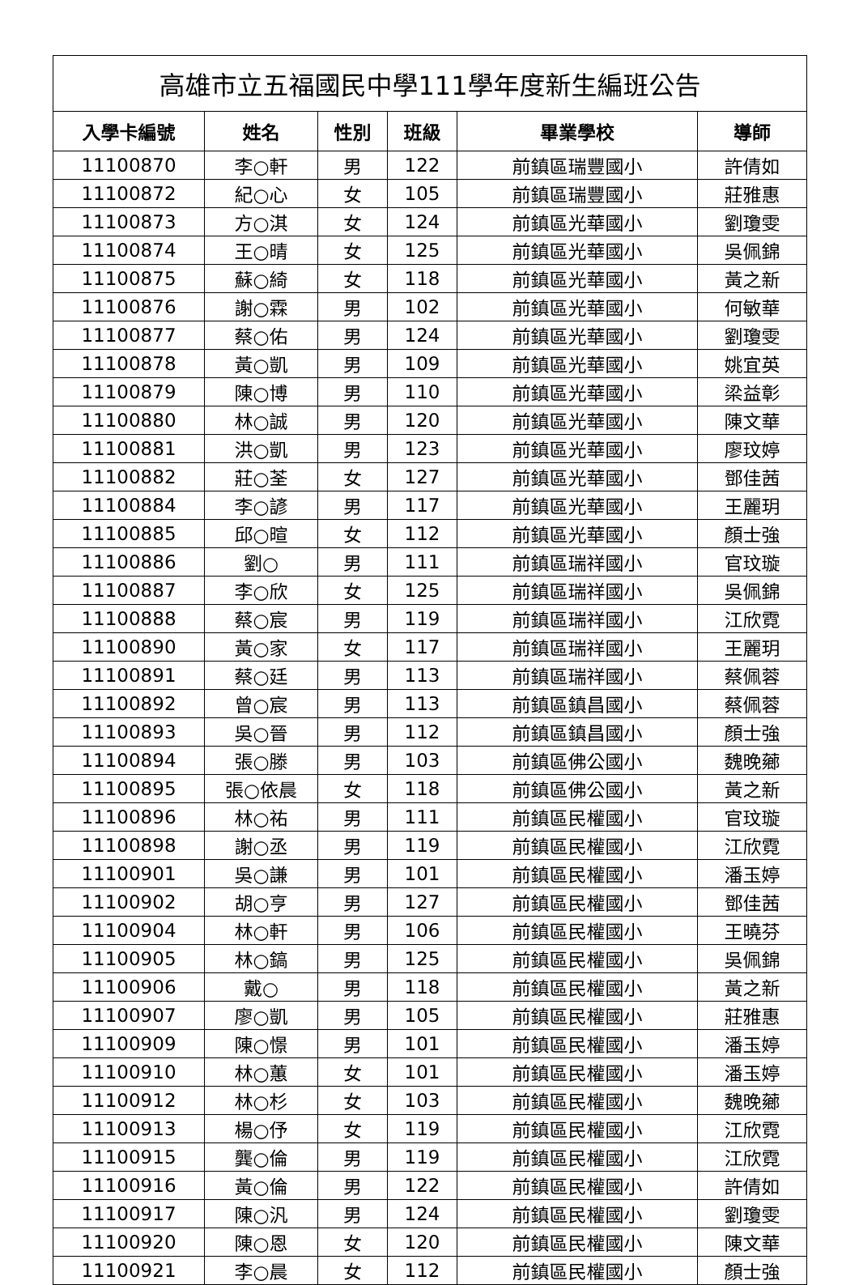| 高雄市立五福國民中學111學年度新生編班公告 | | | | | |
| 入學卡編號 | 姓名 | 性別 | 班級 | 畢業學校 | 導師 |
| 11100870 | 李○軒 | 男 | 122 | 前鎮區瑞豐國小 | 許倩如 |
| 11100872 | 紀○心 | 女 | 105 | 前鎮區瑞豐國小 | 莊雅惠 |
| 11100873 | 方○淇 | 女 | 124 | 前鎮區光華國小 | 劉瓊雯 |
| 11100874 | 王○晴 | 女 | 125 | 前鎮區光華國小 | 吳佩錦 |
| 11100875 | 蘇○綺 | 女 | 118 | 前鎮區光華國小 | 黃之新 |
| 11100876 | 謝○霖 | 男 | 102 | 前鎮區光華國小 | 何敏華 |
| 11100877 | 蔡○佑 | 男 | 124 | 前鎮區光華國小 | 劉瓊雯 |
| 11100878 | 黃○凱 | 男 | 109 | 前鎮區光華國小 | 姚宜英 |
| 11100879 | 陳○博 | 男 | 110 | 前鎮區光華國小 | 梁益彰 |
| 11100880 | 林○誠 | 男 | 120 | 前鎮區光華國小 | 陳文華 |
| 11100881 | 洪○凱 | 男 | 123 | 前鎮區光華國小 | 廖玟婷 |
| 11100882 | 莊○荃 | 女 | 127 | 前鎮區光華國小 | 鄧佳茜 |
| 11100884 | 李○諺 | 男 | 117 | 前鎮區光華國小 | 王麗玥 |
| 11100885 | 邱○暄 | 女 | 112 | 前鎮區光華國小 | 顏士強 |
| 11100886 | 劉○ | 男 | 111 | 前鎮區瑞祥國小 | 官玟璇 |
| 11100887 | 李○欣 | 女 | 125 | 前鎮區瑞祥國小 | 吳佩錦 |
| 11100888 | 蔡○宸 | 男 | 119 | 前鎮區瑞祥國小 | 江欣霓 |
| 11100890 | 黃○家 | 女 | 117 | 前鎮區瑞祥國小 | 王麗玥 |
| 11100891 | 蔡○廷 | 男 | 113 | 前鎮區瑞祥國小 | 蔡佩蓉 |
| 11100892 | 曾○宸 | 男 | 113 | 前鎮區鎮昌國小 | 蔡佩蓉 |
| 11100893 | 吳○晉 | 男 | 112 | 前鎮區鎮昌國小 | 顏士強 |
| 11100894 | 張○滕 | 男 | 103 | 前鎮區佛公國小 | 魏晚薌 |
| 11100895 | 張○依晨 | 女 | 118 | 前鎮區佛公國小 | 黃之新 |
| 11100896 | 林○祐 | 男 | 111 | 前鎮區民權國小 | 官玟璇 |
| 11100898 | 謝○丞 | 男 | 119 | 前鎮區民權國小 | 江欣霓 |
| 11100901 | 吳○謙 | 男 | 101 | 前鎮區民權國小 | 潘玉婷 |
| 11100902 | 胡○亨 | 男 | 127 | 前鎮區民權國小 | 鄧佳茜 |
| 11100904 | 林○軒 | 男 | 106 | 前鎮區民權國小 | 王曉芬 |
| 11100905 | 林○鎬 | 男 | 125 | 前鎮區民權國小 | 吳佩錦 |
| 11100906 | 戴○ | 男 | 118 | 前鎮區民權國小 | 黃之新 |
| 11100907 | 廖○凱 | 男 | 105 | 前鎮區民權國小 | 莊雅惠 |
| 11100909 | 陳○憬 | 男 | 101 | 前鎮區民權國小 | 潘玉婷 |
| 11100910 | 林○蕙 | 女 | 101 | 前鎮區民權國小 | 潘玉婷 |
| 11100912 | 林○杉 | 女 | 103 | 前鎮區民權國小 | 魏晚薌 |
| 11100913 | 楊○伃 | 女 | 119 | 前鎮區民權國小 | 江欣霓 |
| 11100915 | 龔○倫 | 男 | 119 | 前鎮區民權國小 | 江欣霓 |
| 11100916 | 黃○倫 | 男 | 122 | 前鎮區民權國小 | 許倩如 |
| 11100917 | 陳○汎 | 男 | 124 | 前鎮區民權國小 | 劉瓊雯 |
| 11100920 | 陳○恩 | 女 | 120 | 前鎮區民權國小 | 陳文華 |
| 11100921 | 李○晨 | 女 | 112 | 前鎮區民權國小 | 顏士強 |